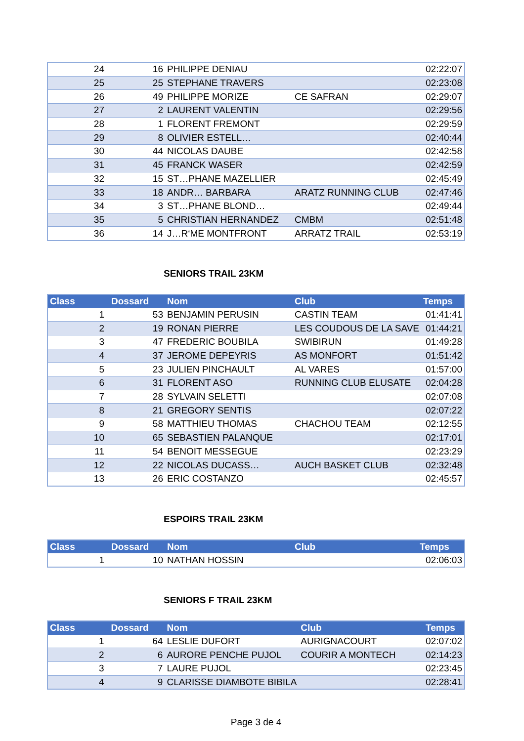| 24 | 16 | PHILIPPE DENIAU | | 02:22:07 |
| 25 | 25 | STEPHANE TRAVERS | | 02:23:08 |
| 26 | 49 | PHILIPPE MORIZE | CE SAFRAN | 02:29:07 |
| 27 | 2 | LAURENT VALENTIN | | 02:29:56 |
| 28 | 1 | FLORENT FREMONT | | 02:29:59 |
| 29 | 8 | OLIVIER ESTELL… | | 02:40:44 |
| 30 | 44 | NICOLAS DAUBE | | 02:42:58 |
| 31 | 45 | FRANCK WASER | | 02:42:59 |
| 32 | 15 | ST…PHANE MAZELLIER | | 02:45:49 |
| 33 | 18 | ANDR… BARBARA | ARATZ RUNNING CLUB | 02:47:46 |
| 34 | 3 | ST…PHANE BLOND… | | 02:49:44 |
| 35 | 5 | CHRISTIAN HERNANDEZ | CMBM | 02:51:48 |
| 36 | 14 | J…R‘ME MONTFRONT | ARRATZ TRAIL | 02:53:19 |
SENIORS TRAIL 23KM
| Class | Dossard | Nom | Club | Temps |
| --- | --- | --- | --- | --- |
| 1 | 53 | BENJAMIN PERUSIN | CASTIN TEAM | 01:41:41 |
| 2 | 19 | RONAN PIERRE | LES COUDOUS DE LA SAVE | 01:44:21 |
| 3 | 47 | FREDERIC BOUBILA | SWIBIRUN | 01:49:28 |
| 4 | 37 | JEROME DEPEYRIS | AS MONFORT | 01:51:42 |
| 5 | 23 | JULIEN PINCHAULT | AL VARES | 01:57:00 |
| 6 | 31 | FLORENT ASO | RUNNING CLUB ELUSATE | 02:04:28 |
| 7 | 28 | SYLVAIN SELETTI | | 02:07:08 |
| 8 | 21 | GREGORY SENTIS | | 02:07:22 |
| 9 | 58 | MATTHIEU THOMAS | CHACHOU TEAM | 02:12:55 |
| 10 | 65 | SEBASTIEN PALANQUE | | 02:17:01 |
| 11 | 54 | BENOIT MESSEGUE | | 02:23:29 |
| 12 | 22 | NICOLAS DUCASS… | AUCH BASKET CLUB | 02:32:48 |
| 13 | 26 | ERIC COSTANZO | | 02:45:57 |
ESPOIRS TRAIL 23KM
| Class | Dossard | Nom | Club | Temps |
| --- | --- | --- | --- | --- |
| 1 | 10 | NATHAN HOSSIN | | 02:06:03 |
SENIORS F TRAIL 23KM
| Class | Dossard | Nom | Club | Temps |
| --- | --- | --- | --- | --- |
| 1 | 64 | LESLIE DUFORT | AURIGNACOURT | 02:07:02 |
| 2 | 6 | AURORE PENCHE PUJOL | COURIR A MONTECH | 02:14:23 |
| 3 | 7 | LAURE PUJOL | | 02:23:45 |
| 4 | 9 | CLARISSE DIAMBOTE BIBILA | | 02:28:41 |
Page 3 de 4